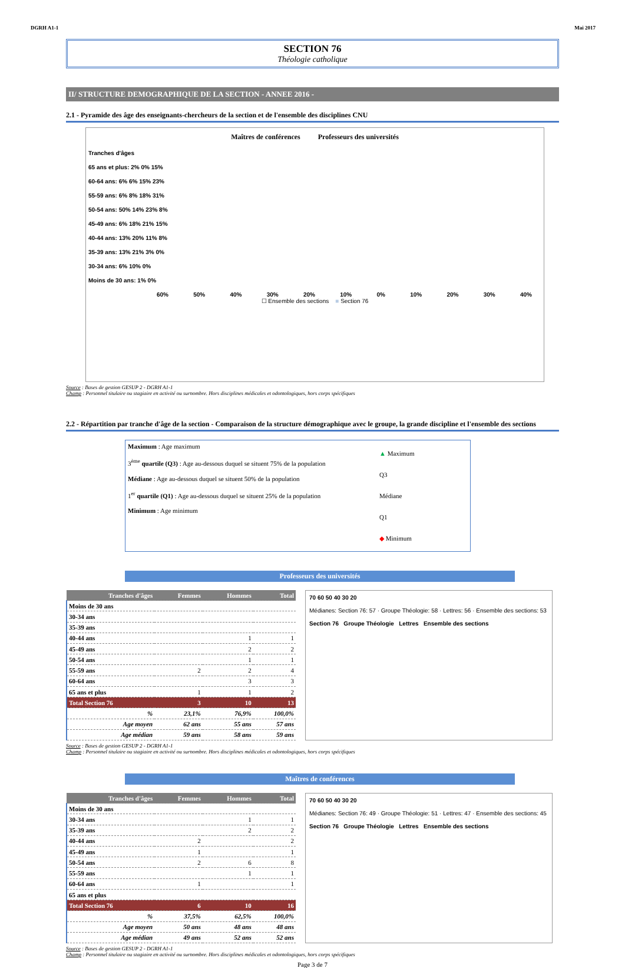DGRH A1-1 Mai 2017
SECTION 76
Théologie catholique
II/ STRUCTURE DEMOGRAPHIQUE DE LA SECTION - ANNEE 2016 -
2.1 - Pyramide des âge des enseignants-chercheurs de la section et de l'ensemble des disciplines CNU
Maîtres de conférences Professeurs des universités
Tranches d'âges
65 ans et plus: 2% 0% 15%
60-64 ans: 6% 6% 15% 23%
55-59 ans: 6% 8% 18% 31%
50-54 ans: 50% 14% 23% 8%
45-49 ans: 6% 18% 21% 15%
40-44 ans: 13% 20% 11% 8%
35-39 ans: 13% 21% 3% 0%
30-34 ans: 6% 10% 0%
Moins de 30 ans: 1% 0%
60% 50% 40% 30% 20% 10% 0% 10% 20% 30% 40%
☐ Ensemble des sections ■ Section 76
Source : Bases de gestion GESUP 2 - DGRH A1-1
Champ : Personnel titulaire ou stagiaire en activité ou surnombre. Hors disciplines médicales et odontologiques, hors corps spécifiques
2.2 - Répartition par tranche d'âge de la section - Comparaison de la structure démographique avec le groupe, la grande discipline et l'ensemble des sections
Maximum : Age maximum
3<sup>ème</sup> quartile (Q3) : Age au-dessous duquel se situent 75% de la population
Médiane : Age au-dessous duquel se situent 50% de la population
1<sup>er</sup> quartile (Q1) : Age au-dessous duquel se situent 25% de la population
Minimum : Age minimum
▲ Maximum
Q3
Médiane
Q1
◆ Minimum
Professeurs des universités
| Tranches d'âges | Femmes | Hommes | Total |
| --- | --- | --- | --- |
| Moins de 30 ans | | | |
| 30-34 ans | | | |
| 35-39 ans | | | |
| 40-44 ans | | 1 | 1 |
| 45-49 ans | | 2 | 2 |
| 50-54 ans | | 1 | 1 |
| 55-59 ans | 2 | 2 | 4 |
| 60-64 ans | | 3 | 3 |
| 65 ans et plus | 1 | 1 | 2 |
| Total Section 76 | 3 | 10 | 13 |
| % | 23,1% | 76,9% | 100,0% |
| Age moyen | 62 ans | 55 ans | 57 ans |
| Age médian | 59 ans | 58 ans | 59 ans |
70 60 50 40 30 20
Médianes: Section 76: 57 · Groupe Théologie: 58 · Lettres: 56 · Ensemble des sections: 53
Section 76 Groupe Théologie Lettres Ensemble des sections
Source : Bases de gestion GESUP 2 - DGRH A1-1
Champ : Personnel titulaire ou stagiaire en activité ou surnombre. Hors disciplines médicales et odontologiques, hors corps spécifiques
Maîtres de conférences
| Tranches d'âges | Femmes | Hommes | Total |
| --- | --- | --- | --- |
| Moins de 30 ans | | | |
| 30-34 ans | | 1 | 1 |
| 35-39 ans | | 2 | 2 |
| 40-44 ans | 2 | | 2 |
| 45-49 ans | 1 | | 1 |
| 50-54 ans | 2 | 6 | 8 |
| 55-59 ans | | 1 | 1 |
| 60-64 ans | 1 | | 1 |
| 65 ans et plus | | | |
| Total Section 76 | 6 | 10 | 16 |
| % | 37,5% | 62,5% | 100,0% |
| Age moyen | 50 ans | 48 ans | 48 ans |
| Age médian | 49 ans | 52 ans | 52 ans |
70 60 50 40 30 20
Médianes: Section 76: 49 · Groupe Théologie: 51 · Lettres: 47 · Ensemble des sections: 45
Section 76 Groupe Théologie Lettres Ensemble des sections
Source : Bases de gestion GESUP 2 - DGRH A1-1
Champ : Personnel titulaire ou stagiaire en activité ou surnombre. Hors disciplines médicales et odontologiques, hors corps spécifiques
Page 3 de 7